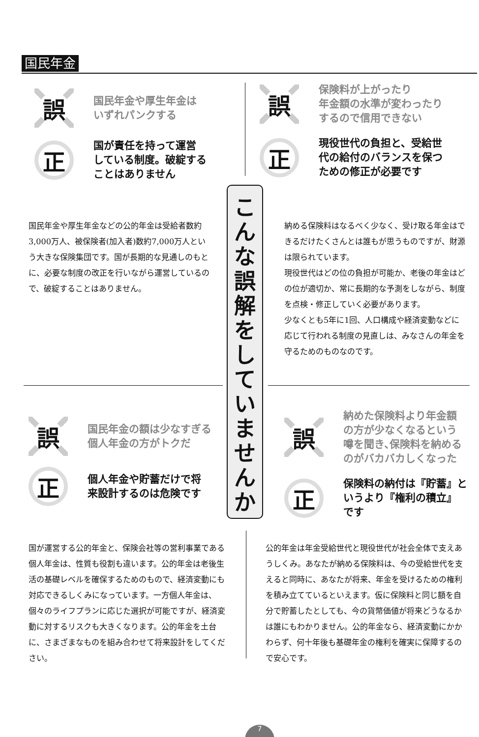国民年金
誤
国民年金や厚生年金は
いずれパンクする
正
国が責任を持って運営
している制度。破綻する
ことはありません
誤
保険料が上がったり
年金額の水準が変わったり
するので信用できない
正
現役世代の負担と、受給世
代の給付のバランスを保つ
ための修正が必要です
こ
ん
な
誤
解
を
し
て
い
ま
せ
ん
か
国民年金や厚生年金などの公的年金は受給者数約3,000万人、被保険者(加入者)数約7,000万人という大きな保険集団です。国が長期的な見通しのもとに、必要な制度の改正を行いながら運営しているので、破綻することはありません。
納める保険料はなるべく少なく、受け取る年金はできるだけたくさんとは誰もが思うものですが、財源は限られています。
現役世代はどの位の負担が可能か、老後の年金はどの位が適切か、常に長期的な予測をしながら、制度を点検・修正していく必要があります。
少なくとも5年に1回、人口構成や経済変動などに応じて行われる制度の見直しは、みなさんの年金を守るためのものなのです。
誤
国民年金の額は少なすぎる
個人年金の方がトクだ
正
個人年金や貯蓄だけで将
来設計するのは危険です
誤
納めた保険料より年金額
の方が少なくなるという
噂を聞き､保険料を納める
のがバカバカしくなった
正
保険料の納付は『貯蓄』と
いうより『権利の積立』
です
国が運営する公的年金と、保険会社等の営利事業である個人年金は、性質も役割も違います。公的年金は老後生活の基礎レベルを確保するためのもので、経済変動にも対応できるしくみになっています。一方個人年金は、個々のライフプランに応じた選択が可能ですが、経済変動に対するリスクも大きくなります。公的年金を土台に、さまざまなものを組み合わせて将来設計をしてください。
公的年金は年金受給世代と現役世代が社会全体で支えあうしくみ。あなたが納める保険料は、今の受給世代を支えると同時に、あなたが将来、年金を受けるための権利を積み立てているといえます。仮に保険料と同じ額を自分で貯蓄したとしても、今の貨幣価値が将来どうなるかは誰にもわかりません。公的年金なら、経済変動にかかわらず、何十年後も基礎年金の権利を確実に保障するので安心です。
7